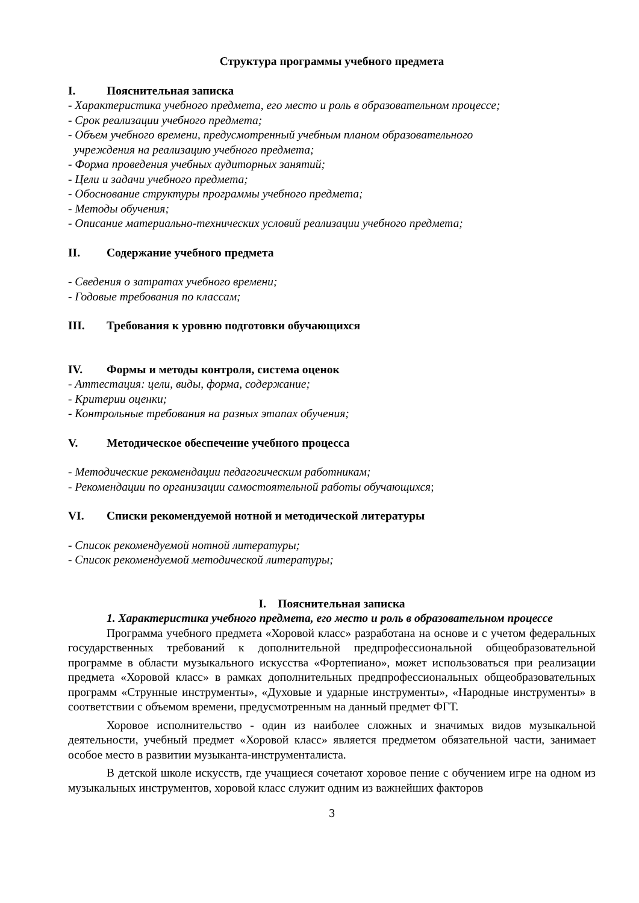Структура программы учебного предмета
I. Пояснительная записка
- Характеристика учебного предмета, его место и роль в образовательном процессе;
- Срок реализации учебного предмета;
- Объем учебного времени, предусмотренный учебным планом образовательного
учреждения на реализацию учебного предмета;
- Форма проведения учебных аудиторных занятий;
- Цели и задачи учебного предмета;
- Обоснование структуры программы учебного предмета;
- Методы обучения;
- Описание материально-технических условий реализации учебного предмета;
II. Содержание учебного предмета
- Сведения о затратах учебного времени;
- Годовые требования по классам;
III. Требования к уровню подготовки обучающихся
IV. Формы и методы контроля, система оценок
- Аттестация: цели, виды, форма, содержание;
- Критерии оценки;
- Контрольные требования на разных этапах обучения;
V. Методическое обеспечение учебного процесса
- Методические рекомендации педагогическим работникам;
- Рекомендации по организации самостоятельной работы обучающихся;
VI. Списки рекомендуемой нотной и методической литературы
- Список рекомендуемой нотной литературы;
- Список рекомендуемой методической литературы;
I. Пояснительная записка
1. Характеристика учебного предмета, его место и роль в образовательном процессе
Программа учебного предмета «Хоровой класс» разработана на основе и с учетом федеральных государственных требований к дополнительной предпрофессиональной общеобразовательной программе в области музыкального искусства «Фортепиано», может использоваться при реализации предмета «Хоровой класс» в рамках дополнительных предпрофессиональных общеобразовательных программ «Струнные инструменты», «Духовые и ударные инструменты», «Народные инструменты» в соответствии с объемом времени, предусмотренным на данный предмет ФГТ.
Хоровое исполнительство - один из наиболее сложных и значимых видов музыкальной деятельности, учебный предмет «Хоровой класс» является предметом обязательной части, занимает особое место в развитии музыканта-инструменталиста.
В детской школе искусств, где учащиеся сочетают хоровое пение с обучением игре на одном из музыкальных инструментов, хоровой класс служит одним из важнейших факторов
3